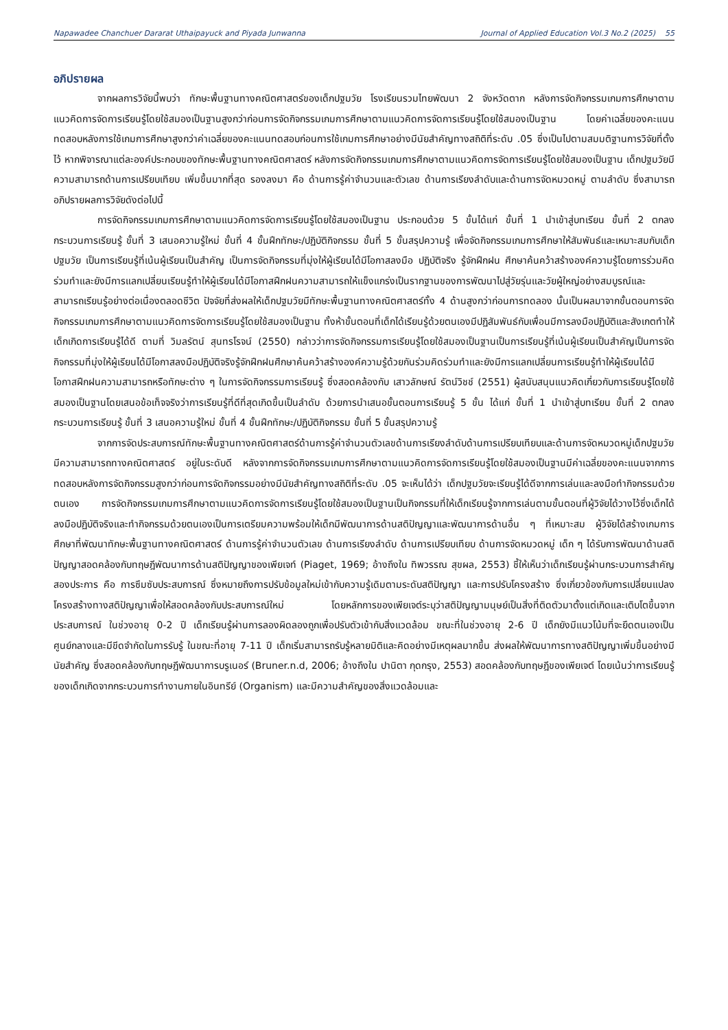Napawadee Chanchuer Dararat Uthaipayuck and Piyada Junwanna Journal of Applied Education Vol.3 No.2 (2025) 55
อภิปรายผล
จากผลการวิจัยนี้พบว่า ทักษะพื้นฐานทางคณิตศาสตร์ของเด็กปฐมวัย โรงเรียนรวมไทยพัฒนา 2 จังหวัดตาก หลังการจัดกิจกรรมเกมการศึกษาตามแนวคิดการจัดการเรียนรู้โดยใช้สมองเป็นฐานสูงกว่าก่อนการจัดกิจกรรมเกมการศึกษาตามแนวคิดการจัดการเรียนรู้โดยใช้สมองเป็นฐาน โดยค่าเฉลี่ยของคะแนนทดสอบหลังการใช้เกมการศึกษาสูงกว่าค่าเฉลี่ยของคะแนนทดสอบก่อนการใช้เกมการศึกษาอย่างมีนัยสำคัญทางสถิติที่ระดับ .05 ซึ่งเป็นไปตามสมมติฐานการวิจัยที่ตั้งไว้ หากพิจารณาแต่ละองค์ประกอบของทักษะพื้นฐานทางคณิตศาสตร์ หลังการจัดกิจกรรมเกมการศึกษาตามแนวคิดการจัดการเรียนรู้โดยใช้สมองเป็นฐาน เด็กปฐมวัยมีความสามารถด้านการเปรียบเทียบ เพิ่มขึ้นมากที่สุด รองลงมา คือ ด้านการรู้ค่าจำนวนและตัวเลข ด้านการเรียงลำดับและด้านการจัดหมวดหมู่ ตามลำดับ ซึ่งสามารถอภิปรายผลการวิจัยดังต่อไปนี้
การจัดกิจกรรมเกมการศึกษาตามแนวคิดการจัดการเรียนรู้โดยใช้สมองเป็นฐาน ประกอบด้วย 5 ขั้นได้แก่ ขั้นที่ 1 นำเข้าสู่บทเรียน ขั้นที่ 2 ตกลงกระบวนการเรียนรู้ ขั้นที่ 3 เสนอความรู้ใหม่ ขั้นที่ 4 ขั้นฝึกทักษะ/ปฏิบัติกิจกรรม ขั้นที่ 5 ขั้นสรุปความรู้ เพื่อจัดกิจกรรมเกมการศึกษาให้สัมพันธ์และเหมาะสมกับเด็กปฐมวัย เป็นการเรียนรู้ที่เน้นผู้เรียนเป็นสำคัญ เป็นการจัดกิจกรรมที่มุ่งให้ผู้เรียนได้มีโอกาสลงมือ ปฏิบัติจริง รู้จักฝึกฝน ศึกษาค้นคว้าสร้างองค์ความรู้โดยการร่วมคิดร่วมทำและยังมีการแลกเปลี่ยนเรียนรู้ทำให้ผู้เรียนได้มีโอกาสฝึกฝนความสามารถให้แข็งแกร่งเป็นรากฐานของการพัฒนาไปสู่วัยรุ่นและวัยผู้ใหญ่อย่างสมบูรณ์และสามารถเรียนรู้อย่างต่อเนื่องตลอดชีวิต ปัจจัยที่ส่งผลให้เด็กปฐมวัยมีทักษะพื้นฐานทางคณิตศาสตร์ทั้ง 4 ด้านสูงกว่าก่อนการทดลอง นั้นเป็นผลมาจากขั้นตอนการจัดกิจกรรมเกมการศึกษาตามแนวคิดการจัดการเรียนรู้โดยใช้สมองเป็นฐาน ทั้งห้าขั้นตอนที่เด็กได้เรียนรู้ด้วยตนเองมีปฏิสัมพันธ์กับเพื่อนมีการลงมือปฏิบัติและสังเกตทำให้เด็กเกิดการเรียนรู้ได้ดี ตามที่ วิมลรัตน์ สุนทรโรจน์ (2550) กล่าวว่าการจัดกิจกรรมการเรียนรู้โดยใช้สมองเป็นฐานเป็นการเรียนรู้ที่เน้นผู้เรียนเป็นสำคัญเป็นการจัดกิจกรรมที่มุ่งให้ผู้เรียนได้มีโอกาสลงมือปฏิบัติจริงรู้จักฝึกฝนศึกษาค้นคว้าสร้างองค์ความรู้ด้วยกันร่วมคิดร่วมทำและยังมีการแลกเปลี่ยนการเรียนรู้ทำให้ผู้เรียนได้มีโอกาสฝึกฝนความสามารถหรือทักษะต่าง ๆ ในการจัดกิจกรรมการเรียนรู้ ซึ่งสอดคล้องกับ เสาวลักษณ์ รัตน์วิชช์ (2551) ผู้สนับสนุนแนวคิดเกี่ยวกับการเรียนรู้โดยใช้สมองเป็นฐานโดยเสนอข้อเท็จจริงว่าการเรียนรู้ที่ดีที่สุดเกิดขึ้นเป็นลำดับ ด้วยการนำเสนอขั้นตอนการเรียนรู้ 5 ขั้น ได้แก่ ขั้นที่ 1 นำเข้าสู่บทเรียน ขั้นที่ 2 ตกลงกระบวนการเรียนรู้ ขั้นที่ 3 เสนอความรู้ใหม่ ขั้นที่ 4 ขั้นฝึกทักษะ/ปฏิบัติกิจกรรม ขั้นที่ 5 ขั้นสรุปความรู้
จากการจัดประสบการณ์ทักษะพื้นฐานทางคณิตศาสตร์ด้านการรู้ค่าจำนวนตัวเลขด้านการเรียงลำดับด้านการเปรียบเทียบและด้านการจัดหมวดหมู่เด็กปฐมวัยมีความสามารถทางคณิตศาสตร์ อยู่ในระดับดี หลังจากการจัดกิจกรรมเกมการศึกษาตามแนวคิดการจัดการเรียนรู้โดยใช้สมองเป็นฐานมีค่าเฉลี่ยของคะแนนจากการทดสอบหลังการจัดกิจกรรมสูงกว่าก่อนการจัดกิจกรรมอย่างมีนัยสำคัญทางสถิติที่ระดับ .05 จะเห็นได้ว่า เด็กปฐมวัยจะเรียนรู้ได้ดีจากการเล่นและลงมือทำกิจกรรมด้วยตนเอง การจัดกิจกรรมเกมการศึกษาตามแนวคิดการจัดการเรียนรู้โดยใช้สมองเป็นฐานเป็นกิจกรรมที่ให้เด็กเรียนรู้จากการเล่นตามขั้นตอนที่ผู้วิจัยได้วางไว้ซึ่งเด็กได้ลงมือปฏิบัติจริงและทำกิจกรรมด้วยตนเองเป็นการเตรียมความพร้อมให้เด็กมีพัฒนาการด้านสติปัญญาและพัฒนาการด้านอื่น ๆ ที่เหมาะสม ผู้วิจัยได้สร้างเกมการศึกษาที่พัฒนาทักษะพื้นฐานทางคณิตศาสตร์ ด้านการรู้ค่าจำนวนตัวเลข ด้านการเรียงลำดับ ด้านการเปรียบเทียบ ด้านการจัดหมวดหมู่ เด็ก ๆ ได้รับการพัฒนาด้านสติปัญญาสอดคล้องกับทฤษฎีพัฒนาการด้านสติปัญญาของเพียเจท์ (Piaget, 1969; อ้างถึงใน ทิพวรรณ สุขผล, 2553) ชี้ให้เห็นว่าเด็กเรียนรู้ผ่านกระบวนการสำคัญสองประการ คือ การซึมซับประสบการณ์ ซึ่งหมายถึงการปรับข้อมูลใหม่เข้ากับความรู้เดิมตามระดับสติปัญญา และการปรับโครงสร้าง ซึ่งเกี่ยวข้องกับการเปลี่ยนแปลงโครงสร้างทางสติปัญญาเพื่อให้สอดคล้องกับประสบการณ์ใหม่ โดยหลักการของเพียเจต์ระบุว่าสติปัญญามนุษย์เป็นสิ่งที่ติดตัวมาตั้งแต่เกิดและเติบโตขึ้นจากประสบการณ์ ในช่วงอายุ 0-2 ปี เด็กเรียนรู้ผ่านการลองผิดลองถูกเพื่อปรับตัวเข้ากับสิ่งแวดล้อม ขณะที่ในช่วงอายุ 2-6 ปี เด็กยังมีแนวโน้มที่จะยึดตนเองเป็นศูนย์กลางและมีขีดจำกัดในการรับรู้ ในขณะที่อายุ 7-11 ปี เด็กเริ่มสามารถรับรู้หลายมิติและคิดอย่างมีเหตุผลมากขึ้น ส่งผลให้พัฒนาการทางสติปัญญาเพิ่มขึ้นอย่างมีนัยสำคัญ ซึ่งสอดคล้องกับทฤษฎีพัฒนาการบรูเนอร์ (Bruner.n.d, 2006; อ้างถึงใน ปานิตา กุดกรุง, 2553) สอดคล้องกับทฤษฎีของเพียเจต์ โดยเน้นว่าการเรียนรู้ของเด็กเกิดจากกระบวนการทำงานภายในอินทรีย์ (Organism) และมีความสำคัญของสิ่งแวดล้อมและ